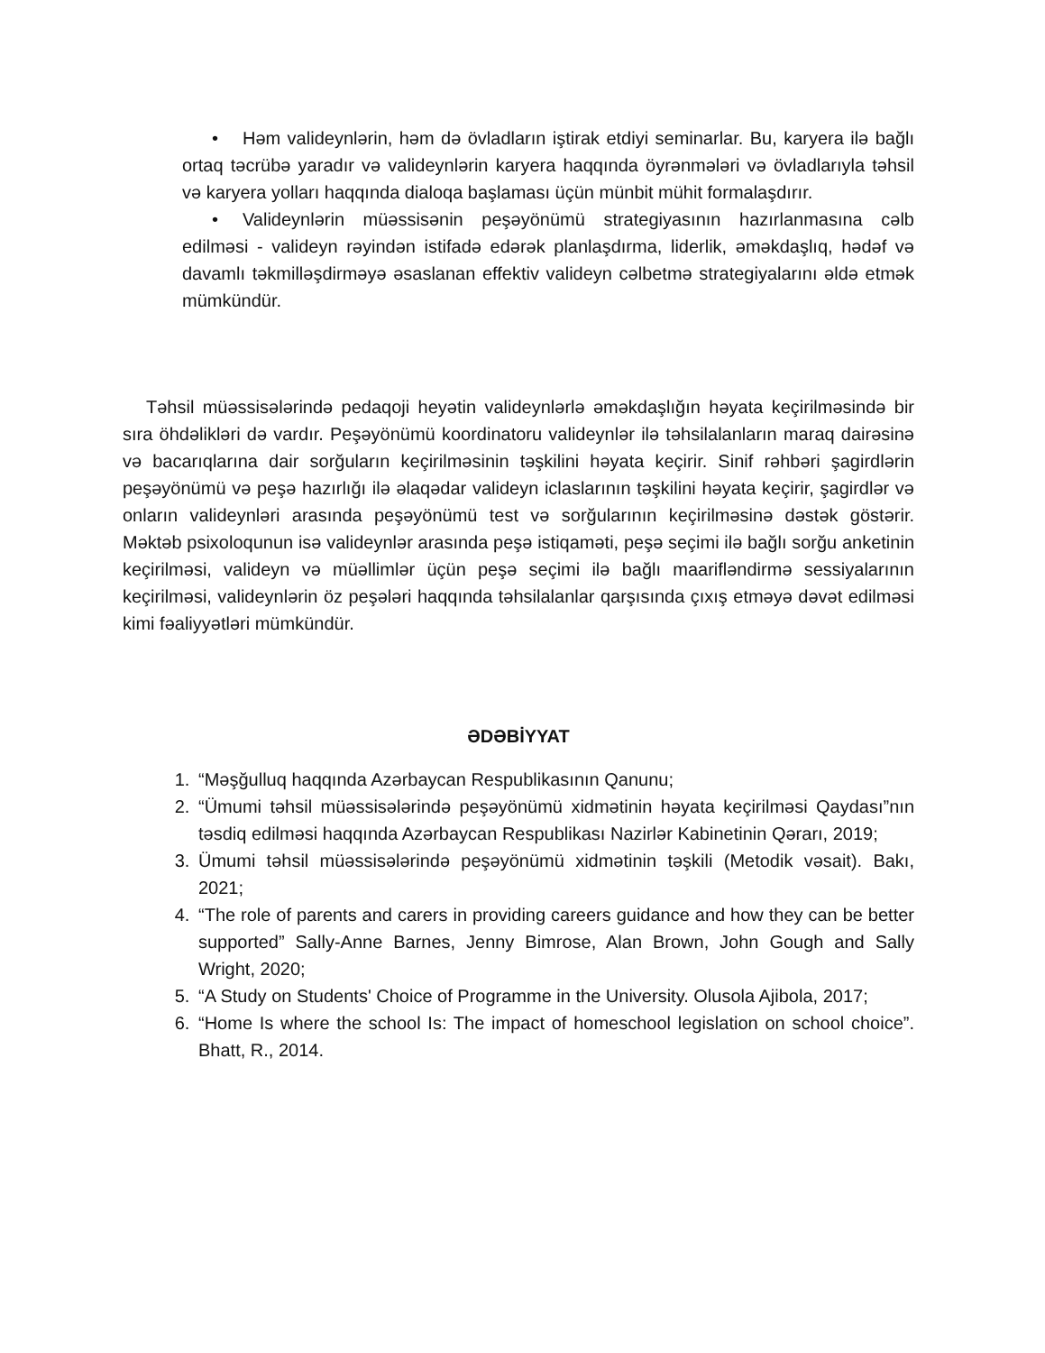• Həm valideynlərin, həm də övladların iştirak etdiyi seminarlar. Bu, karyera ilə bağlı ortaq təcrübə yaradır və valideynlərin karyera haqqında öyrənmələri və övladlarıyla təhsil və karyera yolları haqqında dialoqa başlaması üçün münbit mühit formalaşdırır.
• Valideynlərin müəssisənin peşəyönümü strategiyasının hazırlanmasına cəlb edilməsi - valideyn rəyindən istifadə edərək planlaşdırma, liderlik, əməkdaşlıq, hədəf və davamlı təkmilləşdirməyə əsaslanan effektiv valideyn cəlbetmə strategiyalarını əldə etmək mümkündür.
Təhsil müəssisələrində pedaqoji heyətin valideynlərlə əməkdaşlığın həyata keçirilməsində bir sıra öhdəlikləri də vardır. Peşəyönümü koordinatoru valideynlər ilə təhsilalanların maraq dairəsinə və bacarıqlarına dair sorğuların keçirilməsinin təşkilini həyata keçirir. Sinif rəhbəri şagirdlərin peşəyönümü və peşə hazırlığı ilə əlaqədar valideyn iclaslarının təşkilini həyata keçirir, şagirdlər və onların valideynləri arasında peşəyönümü test və sorğularının keçirilməsinə dəstək göstərir. Məktəb psixoloqunun isə valideynlər arasında peşə istiqaməti, peşə seçimi ilə bağlı sorğu anketinin keçirilməsi, valideyn və müəllimlər üçün peşə seçimi ilə bağlı maarifləndirmə sessiyalarının keçirilməsi, valideynlərin öz peşələri haqqında təhsilalanlar qarşısında çıxış etməyə dəvət edilməsi kimi fəaliyyətləri mümkündür.
ƏDƏBİYYAT
1. “Məşğulluq haqqında Azərbaycan Respublikasının Qanunu;
2. “Ümumi təhsil müəssisələrində peşəyönümü xidmətinin həyata keçirilməsi Qaydası”nın təsdiq edilməsi haqqında Azərbaycan Respublikası Nazirlər Kabinetinin Qərarı, 2019;
3. Ümumi təhsil müəssisələrində peşəyönümü xidmətinin təşkili (Metodik vəsait). Bakı, 2021;
4. “The role of parents and carers in providing careers guidance and how they can be better supported” Sally-Anne Barnes, Jenny Bimrose, Alan Brown, John Gough and Sally Wright, 2020;
5. “A Study on Students' Choice of Programme in the University. Olusola Ajibola, 2017;
6. “Home Is where the school Is: The impact of homeschool legislation on school choice”. Bhatt, R., 2014.